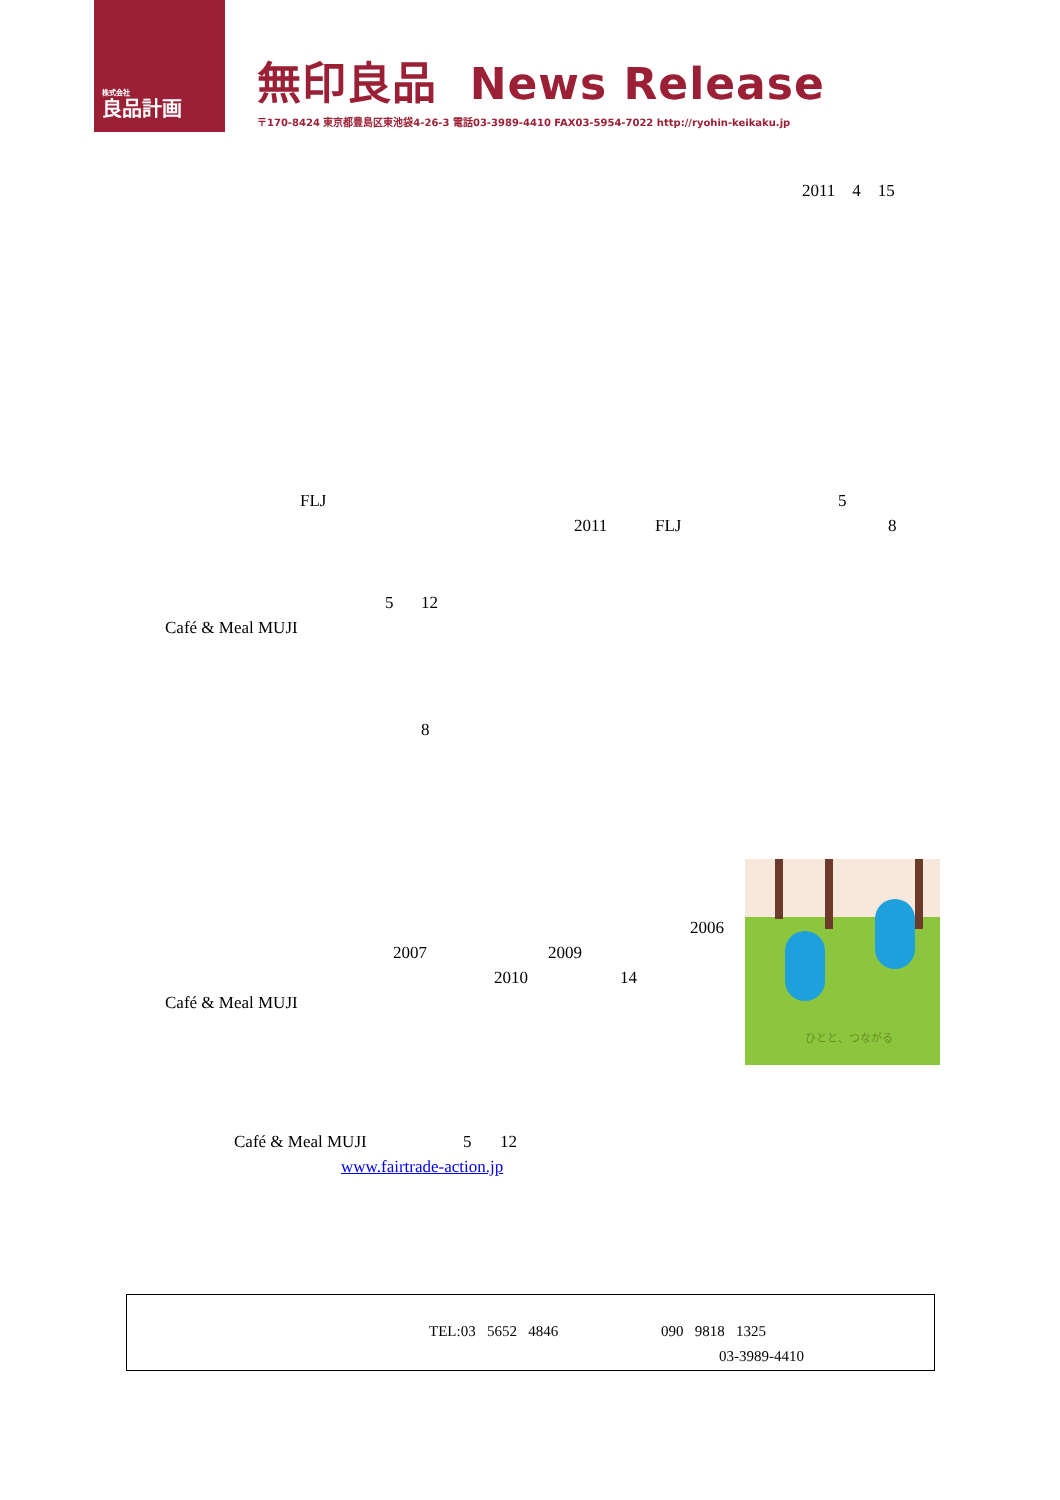株式会社
良品計画
無印良品 News Release
〒170-8424 東京都豊島区東池袋4-26-3 電話03-3989-4410 FAX03-5954-7022 http://ryohin-keikaku.jp
2011 4 15
FLJ 5
2011 FLJ 8
5 12
Café & Meal MUJI
8
ひとと、つながる
2006
2007 2009
2010 14
Café & Meal MUJI
Café & Meal MUJI 5 12
www.fairtrade-action.jp
TEL:03 5652 4846 090 9818 1325
03-3989-4410